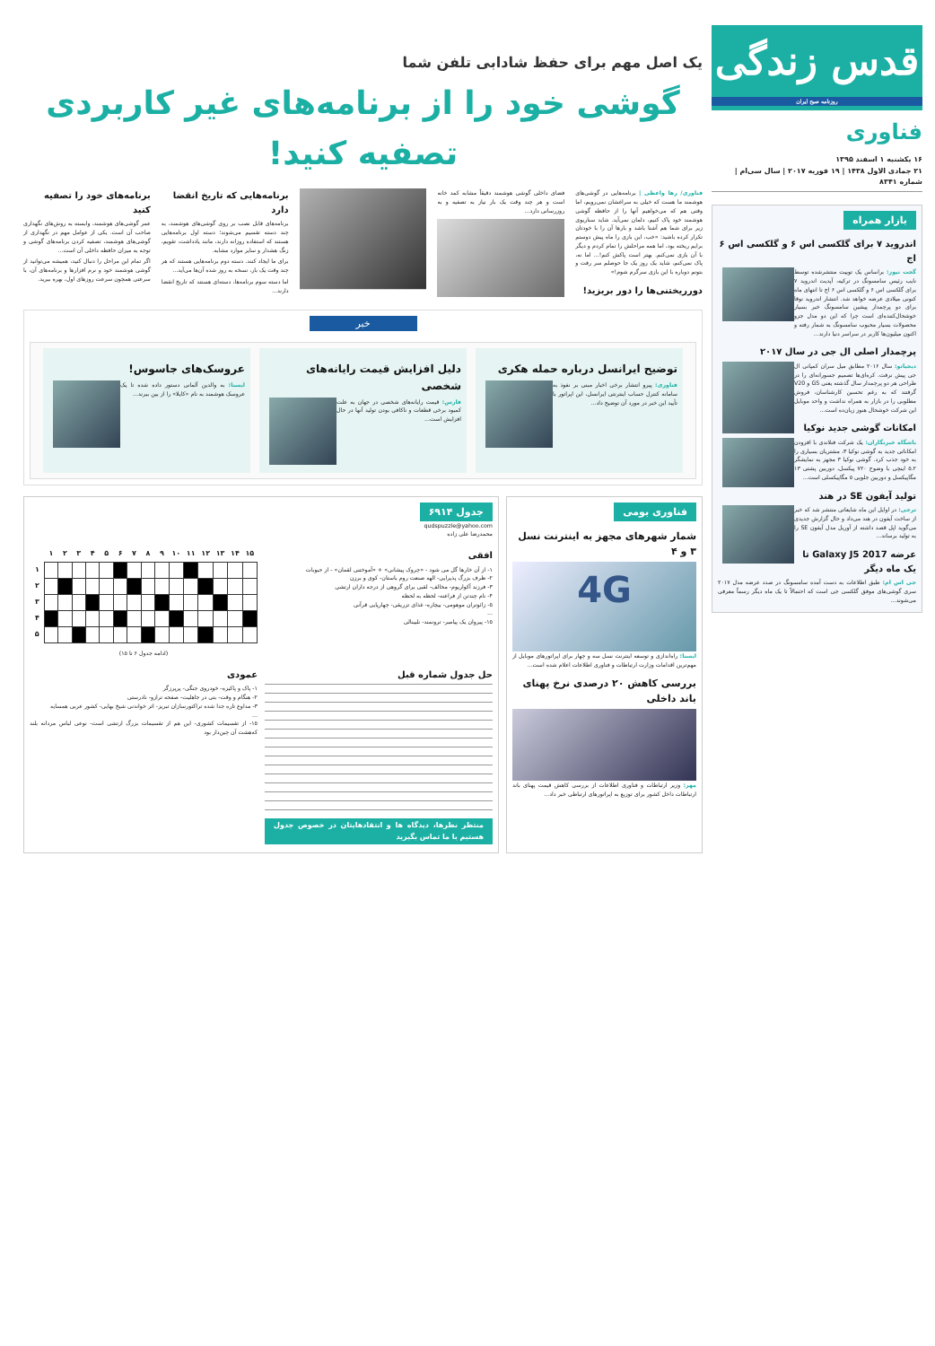قدس زندگی
روزنامه صبح ایران
فناوری
۱۶ یکشنبه ۱ اسفند ۱۳۹۵
۲۱ جمادی الاول ۱۴۳۸ | ۱۹ فوریه ۲۰۱۷ | سال سی‌ام | شماره ۸۳۴۱
بازار همراه
اندروید ۷ برای گلکسی اس ۶ و گلکسی اس ۶ اج
گجت نیوز: براساس یک توییت منتشرشده توسط نایب رئیس سامسونگ در ترکیه، آپدیت اندروید ۷ برای گلکسی اس ۶ و گلکسی اس ۶ اج تا انتهای ماه کنونی میلادی عرضه خواهد شد. انتشار اندروید نوقا برای دو پرچمدار پیشین سامسونگ خبر بسیار خوشحال‌کننده‌ای است چرا که این دو مدل جزو محصولات بسیار محبوب سامسونگ به شمار رفته و اکنون میلیون‌ها کاربر در سراسر دنیا دارند...
پرچمدار اصلی ال جی در سال ۲۰۱۷
دیجیاتو: سال ۲۰۱۶ مطابق میل سران کمپانی ال جی پیش نرفت. کره‌ای‌ها تصمیم جسورانه‌ای را در طراحی هر دو پرچمدار سال گذشته یعنی G5 و V20 گرفتند که به رغم تحسین کارشناسان، فروش مطلوبی را در بازار به همراه نداشت و واحد موبایل این شرکت خوشحال هنوز زیان‌ده است...
امکانات گوشی جدید نوکیا
باشگاه خبرنگاران: یک شرکت فنلاندی با افزودن امکاناتی جدید به گوشی نوکیا ۳، مشتریان بسیاری را به خود جذب کرد. گوشی نوکیا ۳ مجهز به نمایشگر ۵.۲ اینچی با وضوح ۷۲۰ پیکسل، دوربین پشتی ۱۳ مگاپیکسل و دوربین جلویی ۵ مگاپیکسلی است...
تولید آیفون SE در هند
ترجی: در اوایل این ماه شایعاتی منتشر شد که خبر از ساخت آیفون در هند می‌داد و حال گزارش جدیدی می‌گوید اپل قصد داشته از آوریل مدل آیفون SE را به تولید برساند...
عرضه Galaxy J5 2017 تا یک ماه دیگر
جی اس ام: طبق اطلاعات به دست آمده سامسونگ در صدد عرضه مدل ۲۰۱۷ سری گوشی‌های موفق گلکسی جی است که احتمالاً تا یک ماه دیگر رسماً معرفی می‌شوند...
یک اصل مهم برای حفظ شادابی تلفن شما
گوشی خود را از برنامه‌های غیر کاربردی تصفیه کنید!
فناوری/ رها واعظی | برنامه‌هایی در گوشی‌های هوشمند ما هست که خیلی به سراغشان نمی‌رویم، اما وقتی هم که می‌خواهیم آنها را از حافظه گوشی هوشمند خود پاک کنیم، دلمان نمی‌آید. شاید سناریوی زیر برای شما هم آشنا باشد و بارها آن را با خودتان تکرار کرده باشید: «خب، این بازی را ماه پیش دوستم برایم ریخته بود، اما همه مراحلش را تمام کردم و دیگر با آن بازی نمی‌کنم. بهتر است پاکش کنم!... اما نه، پاک نمی‌کنم، شاید یک روز یک جا حوصلم سر رفت و بتونم دوباره با این بازی سرگرم شوم!»
دورریختنی‌ها را دور بریزید!
فضای داخلی گوشی هوشمند دقیقاً مشابه کمد خانه است و هر چند وقت یک بار نیاز به تصفیه و به روزرسانی دارد...
برنامه‌هایی که تاریخ انقضا دارد
برنامه‌های قابل نصب بر روی گوشی‌های هوشمند، به چند دسته تقسیم می‌شوند؛ دسته اول برنامه‌هایی هستند که استفاده روزانه دارند، مانند یادداشت، تقویم، زنگ هشدار و سایر موارد مشابه.
برای ما ایجاد کنند. دسته دوم برنامه‌هایی هستند که هر چند وقت یک بار، نسخه به روز شده آن‌ها می‌آید...
اما دسته سوم برنامه‌ها، دسته‌ای هستند که تاریخ انقضا دارند...
برنامه‌های خود را تصفیه کنید
عمر گوشی‌های هوشمند، وابسته به روش‌های نگهداری صاحب آن است. یکی از عوامل مهم در نگهداری از گوشی‌های هوشمند، تصفیه کردن برنامه‌های گوشی و توجه به میزان حافظه داخلی آن است...
اگر تمام این مراحل را دنبال کنید، همیشه می‌توانید از گوشی هوشمند خود و نرم افزارها و برنامه‌های آن، با سرعتی همچون سرعت روزهای اول، بهره ببرید.
خبر
توضیح ایرانسل درباره حمله هکری
فناوری: پیرو انتشار برخی اخبار مبنی بر نفوذ به سامانه کنترل حساب اینترنتی ایرانسل، این اپراتور با تأیید این خبر در مورد آن توضیح داد...
دلیل افزایش قیمت رایانه‌های شخصی
فارس: قیمت رایانه‌های شخصی در جهان به علت کمبود برخی قطعات و ناکافی بودن تولید آنها در حال افزایش است...
عروسک‌های جاسوس!
ایسنا: به والدین آلمانی دستور داده شده تا یک عروسک هوشمند به نام «کایلا» را از بین ببرند...
فناوری بومی
شمار شهرهای مجهز به اینترنت نسل ۳ و ۴
4G
ایسنا: راه‌اندازی و توسعه اینترنت نسل سه و چهار برای اپراتورهای موبایل از مهم‌ترین اقدامات وزارت ارتباطات و فناوری اطلاعات اعلام شده است...
بررسی کاهش ۲۰ درصدی نرخ پهنای باند داخلی
مهر: وزیر ارتباطات و فناوری اطلاعات از بررسی کاهش قیمت پهنای باند ارتباطات داخل کشور برای توزیع به اپراتورهای ارتباطی خبر داد...
جدول ۶۹۱۴
qudspuzzle@yahoo.com
محمدرضا علی زاده
افقی
۱- از آن خارها گل می شود - «چروک پیشانی» + «آموختنی لقمان» - از حبوبات
۲- ظرف بزرگ پذیرایی- الهه صنعت روم باستان- کوی و برزن
۳- فرزند آکواریوم- مخالف- لقبی برای گروهی از درجه داران ارتشی
۴- نام چندتن از فراعنه- لحظه به لحظه
۵- زائوتران موهومی- بیچاره- غذای تزریقی- چهارپایی قرآنی
...
۱۵- پیروان یک پیامبر- ترونمند- نلیبنالی
| ۱۵ | ۱۴ | ۱۳ | ۱۲ | ۱۱ | ۱۰ | ۹ | ۸ | ۷ | ۶ | ۵ | ۴ | ۳ | ۲ | ۱ | |
| --- | --- | --- | --- | --- | --- | --- | --- | --- | --- | --- | --- | --- | --- | --- | --- |
| | | | | | | | | | | | | | | | ۱ |
| | | | | | | | | | | | | | | | ۲ |
| | | | | | | | | | | | | | | | ۳ |
| | | | | | | | | | | | | | | | ۴ |
| | | | | | | | | | | | | | | | ۵ |
(ادامه جدول ۶ تا ۱۵)
حل جدول شماره قبل
منتظر نظرها، دیدگاه ها و انتقادهایتان در خصوص جدول هستیم با ما تماس بگیرید
عمودی
۱- پاک و پاکیزه- خودروی جنگی- پرپرزگر
۲- هنگام و وقت- بتی در جاهلیت- صفحه ترازو- نادرستی
۳- مداوع تاره جدا شده تراکتورسازان تبریز- اثر خواندنی شیخ بهایی- کشور عربی همسایه
...
۱۵- از تقسیمات کشوری- این هم از تقسیمات بزرگ ارتشی است- نوعی لباس مردانه بلند که‌هشت آن چین‌دار بود